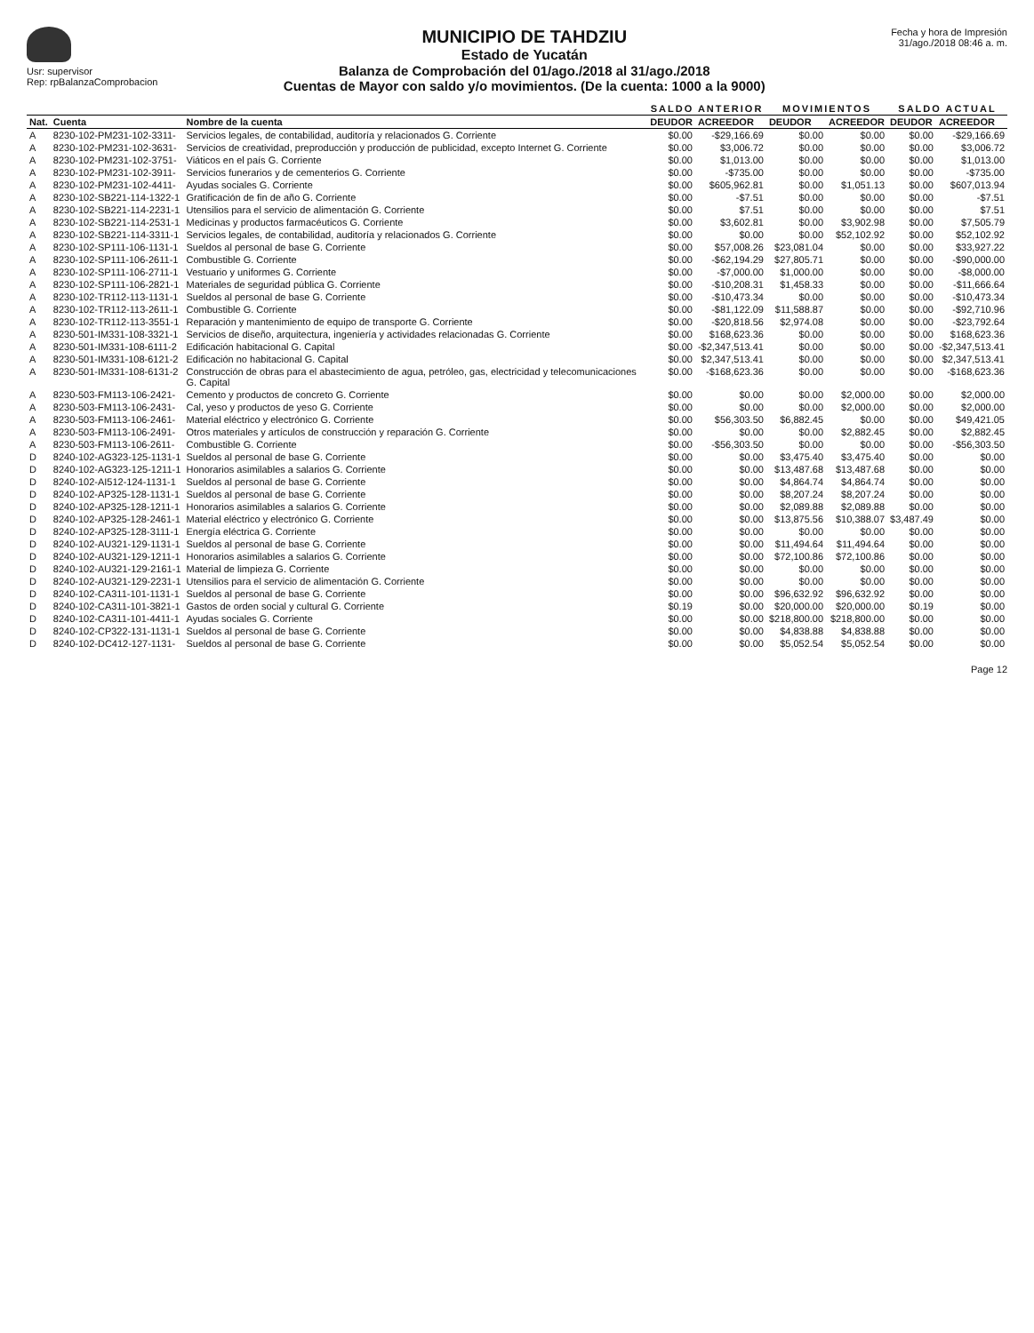Usr: supervisor
Rep: rpBalanzaComprobacion
MUNICIPIO DE TAHDZIU
Estado de Yucatán
Balanza de Comprobación del 01/ago./2018 al 31/ago./2018
Cuentas de Mayor con saldo y/o movimientos. (De la cuenta: 1000 a la 9000)
Fecha y hora de Impresión
31/ago./2018 08:46 a. m.
| | | | SALDO ANTERIOR | | MOVIMIENTOS | | SALDO ACTUAL | |
| --- | --- | --- | --- | --- | --- | --- | --- | --- |
| Nat. | Cuenta | Nombre de la cuenta | DEUDOR | ACREEDOR | DEUDOR | ACREEDOR | DEUDOR | ACREEDOR |
| A | 8230-102-PM231-102-3311- | Servicios legales, de contabilidad, auditoría y relacionados G. Corriente | $0.00 | -$29,166.69 | $0.00 | $0.00 | $0.00 | -$29,166.69 |
| A | 8230-102-PM231-102-3631- | Servicios de creatividad, preproducción y producción de publicidad, excepto Internet G. Corriente | $0.00 | $3,006.72 | $0.00 | $0.00 | $0.00 | $3,006.72 |
| A | 8230-102-PM231-102-3751- | Viáticos en el país G. Corriente | $0.00 | $1,013.00 | $0.00 | $0.00 | $0.00 | $1,013.00 |
| A | 8230-102-PM231-102-3911- | Servicios funerarios y de cementerios G. Corriente | $0.00 | -$735.00 | $0.00 | $0.00 | $0.00 | -$735.00 |
| A | 8230-102-PM231-102-4411- | Ayudas sociales G. Corriente | $0.00 | $605,962.81 | $0.00 | $1,051.13 | $0.00 | $607,013.94 |
| A | 8230-102-SB221-114-1322-1 | Gratificación de fin de año G. Corriente | $0.00 | -$7.51 | $0.00 | $0.00 | $0.00 | -$7.51 |
| A | 8230-102-SB221-114-2231-1 | Utensilios para el servicio de alimentación G. Corriente | $0.00 | $7.51 | $0.00 | $0.00 | $0.00 | $7.51 |
| A | 8230-102-SB221-114-2531-1 | Medicinas y productos farmacéuticos G. Corriente | $0.00 | $3,602.81 | $0.00 | $3,902.98 | $0.00 | $7,505.79 |
| A | 8230-102-SB221-114-3311-1 | Servicios legales, de contabilidad, auditoría y relacionados G. Corriente | $0.00 | $0.00 | $0.00 | $52,102.92 | $0.00 | $52,102.92 |
| A | 8230-102-SP111-106-1131-1 | Sueldos al personal de base G. Corriente | $0.00 | $57,008.26 | $23,081.04 | $0.00 | $0.00 | $33,927.22 |
| A | 8230-102-SP111-106-2611-1 | Combustible G. Corriente | $0.00 | -$62,194.29 | $27,805.71 | $0.00 | $0.00 | -$90,000.00 |
| A | 8230-102-SP111-106-2711-1 | Vestuario y uniformes G. Corriente | $0.00 | -$7,000.00 | $1,000.00 | $0.00 | $0.00 | -$8,000.00 |
| A | 8230-102-SP111-106-2821-1 | Materiales de seguridad pública G. Corriente | $0.00 | -$10,208.31 | $1,458.33 | $0.00 | $0.00 | -$11,666.64 |
| A | 8230-102-TR112-113-1131-1 | Sueldos al personal de base G. Corriente | $0.00 | -$10,473.34 | $0.00 | $0.00 | $0.00 | -$10,473.34 |
| A | 8230-102-TR112-113-2611-1 | Combustible G. Corriente | $0.00 | -$81,122.09 | $11,588.87 | $0.00 | $0.00 | -$92,710.96 |
| A | 8230-102-TR112-113-3551-1 | Reparación y mantenimiento de equipo de transporte G. Corriente | $0.00 | -$20,818.56 | $2,974.08 | $0.00 | $0.00 | -$23,792.64 |
| A | 8230-501-IM331-108-3321-1 | Servicios de diseño, arquitectura, ingeniería y actividades relacionadas G. Corriente | $0.00 | $168,623.36 | $0.00 | $0.00 | $0.00 | $168,623.36 |
| A | 8230-501-IM331-108-6111-2 | Edificación habitacional G. Capital | $0.00 | -$2,347,513.41 | $0.00 | $0.00 | $0.00 | -$2,347,513.41 |
| A | 8230-501-IM331-108-6121-2 | Edificación no habitacional G. Capital | $0.00 | $2,347,513.41 | $0.00 | $0.00 | $0.00 | $2,347,513.41 |
| A | 8230-501-IM331-108-6131-2 | Construcción de obras para el abastecimiento de agua, petróleo, gas, electricidad y telecomunicaciones G. Capital | $0.00 | -$168,623.36 | $0.00 | $0.00 | $0.00 | -$168,623.36 |
| A | 8230-503-FM113-106-2421- | Cemento y productos de concreto G. Corriente | $0.00 | $0.00 | $0.00 | $2,000.00 | $0.00 | $2,000.00 |
| A | 8230-503-FM113-106-2431- | Cal, yeso y productos de yeso G. Corriente | $0.00 | $0.00 | $0.00 | $2,000.00 | $0.00 | $2,000.00 |
| A | 8230-503-FM113-106-2461- | Material eléctrico y electrónico G. Corriente | $0.00 | $56,303.50 | $6,882.45 | $0.00 | $0.00 | $49,421.05 |
| A | 8230-503-FM113-106-2491- | Otros materiales y artículos de construcción y reparación G. Corriente | $0.00 | $0.00 | $0.00 | $2,882.45 | $0.00 | $2,882.45 |
| A | 8230-503-FM113-106-2611- | Combustible G. Corriente | $0.00 | -$56,303.50 | $0.00 | $0.00 | $0.00 | -$56,303.50 |
| D | 8240-102-AG323-125-1131-1 | Sueldos al personal de base G. Corriente | $0.00 | $0.00 | $3,475.40 | $3,475.40 | $0.00 | $0.00 |
| D | 8240-102-AG323-125-1211-1 | Honorarios asimilables a salarios G. Corriente | $0.00 | $0.00 | $13,487.68 | $13,487.68 | $0.00 | $0.00 |
| D | 8240-102-AI512-124-1131-1 | Sueldos al personal de base G. Corriente | $0.00 | $0.00 | $4,864.74 | $4,864.74 | $0.00 | $0.00 |
| D | 8240-102-AP325-128-1131-1 | Sueldos al personal de base G. Corriente | $0.00 | $0.00 | $8,207.24 | $8,207.24 | $0.00 | $0.00 |
| D | 8240-102-AP325-128-1211-1 | Honorarios asimilables a salarios G. Corriente | $0.00 | $0.00 | $2,089.88 | $2,089.88 | $0.00 | $0.00 |
| D | 8240-102-AP325-128-2461-1 | Material eléctrico y electrónico G. Corriente | $0.00 | $0.00 | $13,875.56 | $10,388.07 | $3,487.49 | $0.00 |
| D | 8240-102-AP325-128-3111-1 | Energía eléctrica G. Corriente | $0.00 | $0.00 | $0.00 | $0.00 | $0.00 | $0.00 |
| D | 8240-102-AU321-129-1131-1 | Sueldos al personal de base G. Corriente | $0.00 | $0.00 | $11,494.64 | $11,494.64 | $0.00 | $0.00 |
| D | 8240-102-AU321-129-1211-1 | Honorarios asimilables a salarios G. Corriente | $0.00 | $0.00 | $72,100.86 | $72,100.86 | $0.00 | $0.00 |
| D | 8240-102-AU321-129-2161-1 | Material de limpieza G. Corriente | $0.00 | $0.00 | $0.00 | $0.00 | $0.00 | $0.00 |
| D | 8240-102-AU321-129-2231-1 | Utensilios para el servicio de alimentación G. Corriente | $0.00 | $0.00 | $0.00 | $0.00 | $0.00 | $0.00 |
| D | 8240-102-CA311-101-1131-1 | Sueldos al personal de base G. Corriente | $0.00 | $0.00 | $96,632.92 | $96,632.92 | $0.00 | $0.00 |
| D | 8240-102-CA311-101-3821-1 | Gastos de orden social y cultural G. Corriente | $0.19 | $0.00 | $20,000.00 | $20,000.00 | $0.19 | $0.00 |
| D | 8240-102-CA311-101-4411-1 | Ayudas sociales G. Corriente | $0.00 | $0.00 | $218,800.00 | $218,800.00 | $0.00 | $0.00 |
| D | 8240-102-CP322-131-1131-1 | Sueldos al personal de base G. Corriente | $0.00 | $0.00 | $4,838.88 | $4,838.88 | $0.00 | $0.00 |
| D | 8240-102-DC412-127-1131- | Sueldos al personal de base G. Corriente | $0.00 | $0.00 | $5,052.54 | $5,052.54 | $0.00 | $0.00 |
Page 12